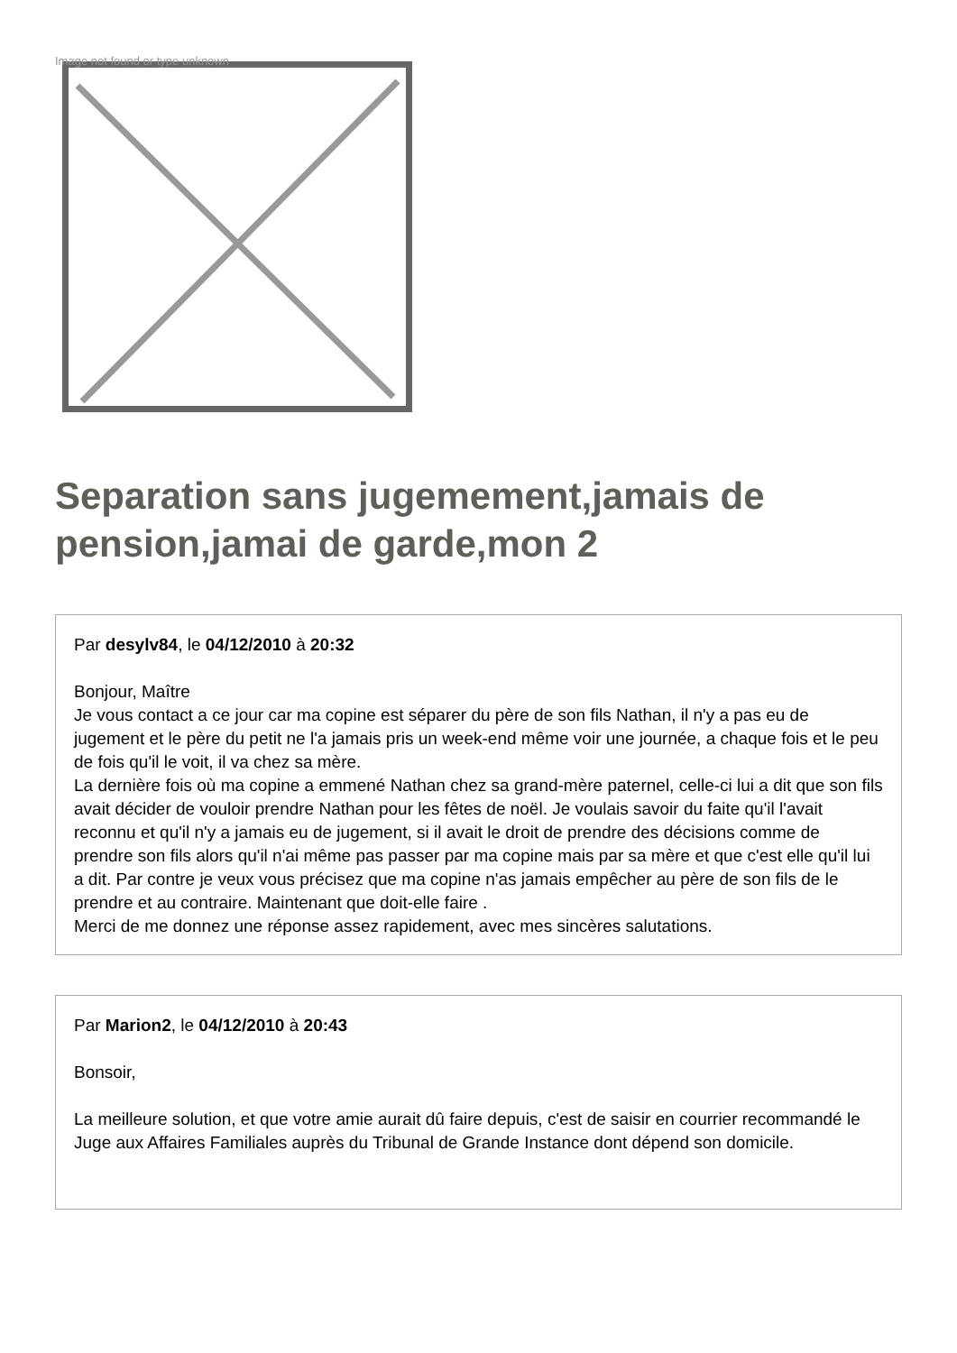Image not found or type unknown
Separation sans jugemement,jamais de pension,jamai de garde,mon 2
Par desylv84, le 04/12/2010 à 20:32
Bonjour, Maître
Je vous contact a ce jour car ma copine est séparer du père de son fils Nathan, il n'y a pas eu de jugement et le père du petit ne l'a jamais pris un week-end même voir une journée, a chaque fois et le peu de fois qu'il le voit, il va chez sa mère.
La dernière fois où ma copine a emmené Nathan chez sa grand-mère paternel, celle-ci lui a dit que son fils avait décider de vouloir prendre Nathan pour les fêtes de noël. Je voulais savoir du faite qu'il l'avait reconnu et qu'il n'y a jamais eu de jugement, si il avait le droit de prendre des décisions comme de prendre son fils alors qu'il n'ai même pas passer par ma copine mais par sa mère et que c'est elle qu'il lui a dit. Par contre je veux vous précisez que ma copine n'as jamais empêcher au père de son fils de le prendre et au contraire. Maintenant que doit-elle faire .
Merci de me donnez une réponse assez rapidement, avec mes sincères salutations.
Par Marion2, le 04/12/2010 à 20:43
Bonsoir,
La meilleure solution, et que votre amie aurait dû faire depuis, c'est de saisir en courrier recommandé le Juge aux Affaires Familiales auprès du Tribunal de Grande Instance dont dépend son domicile.